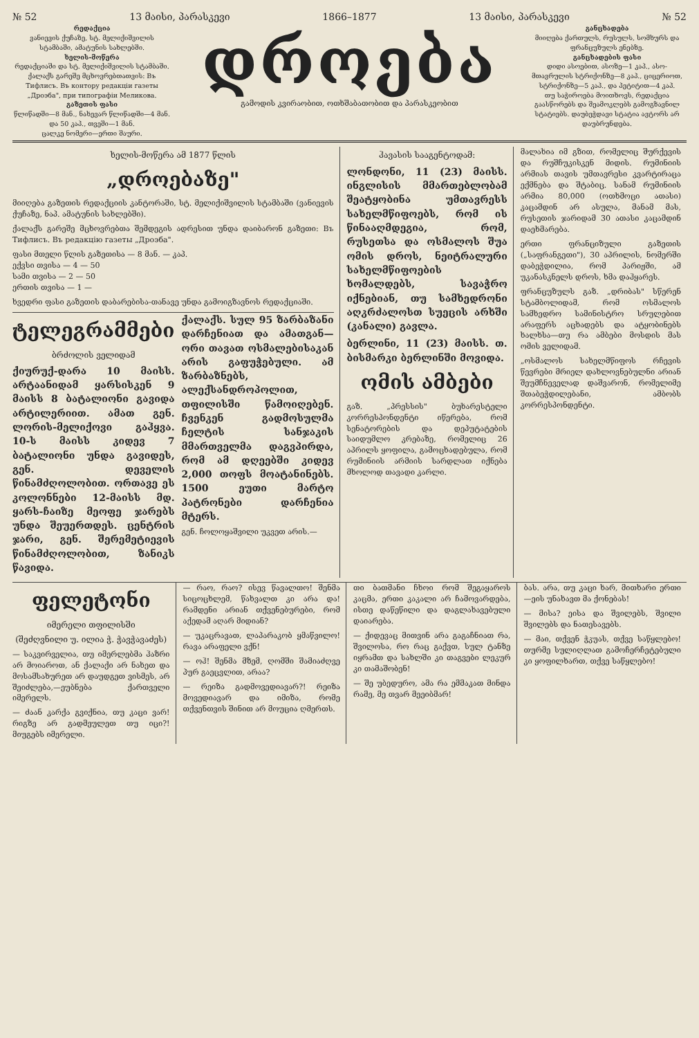№ 52 13 მაისი, პარასკევი 1866–1877 13 მაისი, პარასკევი № 52
რედაქცია
ვანიევის ქუჩაზე, სტ. მელიქიშვილის სტამბაში, ამატუნის სახლებში.
ხელის-მოწერა
რედაქციაში და სტ. მელიქიშვილის სტამბაში. ქალაქს გარეშე მცხოვრებთათვის: Въ Тифлисъ. Въ контору редакціи газеты „Дроэба", при типографіи Меликова.
გაზეთის ფასი
წლიწადში—8 მან., ნახევარ წლიწადში—4 მან. და 50 კაპ., თვეში—1 მან.
ცალკე ნომერი—ერთი შაური.
დროება
გამოდის კვირაობით, ოთხშაბათობით და პარასკეობით
განცხადება
მიიღება ქართულს, რუსულს, სომხურს და ფრანცუზულს ენებზე.
განცხადების ფასი
დიდი ასოებით, ასოზე—1 კაპ., ასო-მთავრულის სტრიქონზე—8 კაპ., ციცერიოთ, სტრიქონზე—5 კაპ., და პეტიტით—4 კაპ.
თუ საჭიროება მოითხოვს, რედაქცია გაასწორებს და შეამოკლებს გამოგზავნილ სტატიებს. დაუბეჭდავი სტატია ავტორს არ დაუბრუნდება.
ხელის-მოწერა ამ 1877 წლის
„დროებაზე"
მიიღება გაზეთის რედაქციის კანტორაში, სტ. მელიქიშვილის სტამბაში (ვანიევის ქუჩაზე, ნაპ. ამატუნის სახლებში).
ქალაქს გარეშე მცხოვრებთა შემდეგის ადრესით უნდა დაიბარონ გაზეთი: Въ Тифлисъ. Въ редакцію газеты „Дроэба".
ფასი მთელი წლის გაზეთისა — 8 მან. — კაპ.
ექვსი თვისა — 4 — 50
სამი თვისა — 2 — 50
ერთის თვისა — 1 —
ხვედრი ფასი გაზეთის დაბარებისა-თანავე უნდა გამოიგზავნოს რედაქციაში.
ტელეგრამმები
ბრძოლის ველიდამ
ქიურუქ-დარა 10 მაისს. არტაანიდამ ყარსისკენ 9 მაისს 8 ბატალიონი გავიდა არტილერიით. ამათ გენ. ლორის-მელიქოვი გაჰყვა. 10-ს მაისს კიდევ 7 ბატალიონი უნდა გავიდეს, გენ. დეველის წინამძღოლობით. ორთავე ეს კოლონნები 12-მაისს მდ. ყარს-ჩაიზე მეოფე ჯარებს უნდა შეუერთდეს. ცენტრის ჯარი, გენ. შერემეტიევის წინამძღოლობით, ზანიკს წავიდა.
ქალაქს. სულ 95 ზარბაზანი დარჩენიათ და ამათგან—ორი თავათ ოსმალებისაკან არის გაფუჭებული. ამ ზარბაზნებს, ალექსანდროპოლით, თფილისში წამოიღებენ. ჩვენკენ გადმოსულმა ჩელტის სანჯაკის მმართველმა დაგვპირდა, რომ ამ დღეებში კიდევ 2,000 თოფს მოატანინებს. 1500 ეუთი მარტო პატრონები დარჩენია მტერს.
გენ. ჩოლოყაშვილი უკვეთ არის.—
ჰავასის სააგენტოდამ:
ლონდონი, 11 (23) მაისს. ინგლისის მმართებლობამ შეატყობინა უმთავრესს სახელმწიფოებს, რომ ის წინააღმდეგია, რომ, რუსეთსა და ოსმალოს შუა ომის დროს, ნეიტრალური სახელმწიფოების ხომალდებს, სავაჭრო იქნებიან, თუ სამხედრონი აღკრძალოსთ სუეცის არხში (კანალი) გავლა.
ბერლინი, 11 (23) მაისს. თ. ბისმარკი ბერლინში მოვიდა.
ომის ამბები
გაზ. „პრესსის" ბუხარესტელი კორრესპონდენტი იწერება, რომ სენატორების და დეპუტატების საიდუმლო კრებაზე, რომელიც 26 აპრილს ყოფილა, გამოცხადებულა, რომ რუმინიის არმიის სარდლათ იქნება მხოლოდ თავადი კარლი.
მალახია იმ გზით, რომელიც შურქევის და რუშჩუკისკენ მიდის. რუმინიის არმიას თავის უმთავრესი კვარტირაცა ექმნება და შტაბიც. სანამ რუმინიის არმია 80,000 (ოთხმოცი ათასი) კაცამდინ არ ასულა, მანამ მას, რუსეთის ჯარიდამ 30 ათასი კაცამდინ დაეხმარება.
ერთი ფრანციზული გაზეთის („საფრანგეთი"), 30 აპრილის, ნომერში დაბეჭდილია, რომ პარიჟში, ამ უკანასკნელს დროს, ხმა დაჰყარეს.
ფრანცუზულს გაზ. „დრიბას" სწერენ სტამბოლიდამ, რომ ოსმალოს სამხედრო სამინისტრო სრულებით არაფერს აცხადებს და ატყობინებს ხალხსა—თუ რა ამბები მოსდის მას ომის ველიდამ.
„ოსმალოს სახელმწიფოს რჩევის წევრები მრიელ დახლოვნებულნი არიან შეუმჩნეველად დაშვარონ, რომელიმე შთაბეჭდილებანი, ამბობს კორრესპონდენტი.
ფელეტონი
იმერელი თფილისში
(შეძღვნილი უ. ილია ჭ. ჭავჭავაძეს)
— საკვირველია, თუ იმერლებმა ჰაზრი არ მოიაროთ, ან ქალაქი არ ნახეთ და მოსამსახურეთ არ დაუდგეთ ვისმეს, არ შეიძლება,—ეუბნება ქართველი იმერელს.
— ძაან კარქა გვიქნია, თუ კაცი ვარ! რიგზე არ გადმეულეთ თუ იცი?! მიუგებს იმერელი.
— რაო, რაო? ისევ წავალთო! შენმა სიცოცხლემ, წახვალთ კი არა და! რამდენი არიან თქვენებურები, რომ აქედამ აღარ მიდიან?
— უკაცრავათ, ლაპარაკობ ყმაწვილო! რავა არაფელი ვქნ!
— ოჰ! შენმა მზემ, ღომში შამიაძღვე პურ გაეცვლით, არაა?
— რეიზა გადმოვედიავარ?! რეიზა მოვედიავარ და იმიზა, რომე თქვენთვის შინით არ მოუცია ღმერთს.
თი ბათმანი ჩხოი რომ შეგაყაროს კაცმა, ერთი კაკალი არ ჩამოვარდება, ისთე დაწეწილი და დაგლახავებული დაიარება.
— ქიდევაც მითვინ არა გაგაჩნიათ რა, შვილოსა, რო რაც გაქვთ, სულ ტანზე იყრამთ და სახლში კი თაგვები ლეკურ კი თამაშობენ!
— შე უბედურო, ამა რა ემმაკათ მინდა რამე, მე თვარ მეეიბმარ!
ბას. არა, თუ კაცი ხარ, მითხარი ერთი—ეის უნახავთ მა ქონებას!
— მისა? ეისა და შვილებს, შვილი შვილებს და ნათესავებს.
— მაი, თქვენ ჭკუას, თქვე საწყლებო! თურმე სულიღლათ გამოჩერჩეტებული კი ყოფილხართ, თქვე საწყლებო!